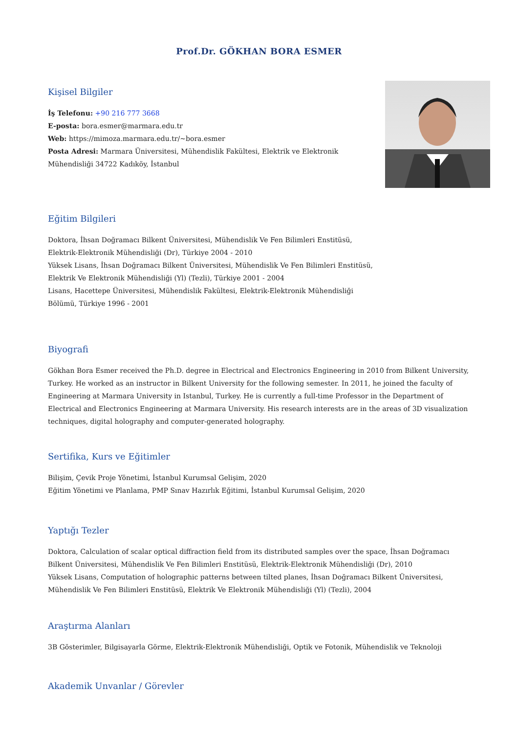Prof.Dr. GÖKHAN BORA ESMER
Kişisel Bilgiler
İş Telefonu: +90 216 777 3668
E-posta: bora.esmer@marmara.edu.tr
Web: https://mimoza.marmara.edu.tr/~bora.esmer
Posta Adresi: Marmara Üniversitesi, Mühendislik Fakültesi, Elektrik ve Elektronik
Mühendisliği 34722 Kadıköy, İstanbul
Eğitim Bilgileri
Doktora, İhsan Doğramacı Bilkent Üniversitesi, Mühendislik Ve Fen Bilimleri Enstitüsü,
Elektrik-Elektronik Mühendisliği (Dr), Türkiye 2004 - 2010
Yüksek Lisans, İhsan Doğramacı Bilkent Üniversitesi, Mühendislik Ve Fen Bilimleri Enstitüsü,
Elektrik Ve Elektronik Mühendisliği (Yl) (Tezli), Türkiye 2001 - 2004
Lisans, Hacettepe Üniversitesi, Mühendislik Fakültesi, Elektrik-Elektronik Mühendisliği
Bölümü, Türkiye 1996 - 2001
Biyografi
Gökhan Bora Esmer received the Ph.D. degree in Electrical and Electronics Engineering in 2010 from Bilkent University, Turkey. He worked as an instructor in Bilkent University for the following semester. In 2011, he joined the faculty of Engineering at Marmara University in Istanbul, Turkey. He is currently a full-time Professor in the Department of Electrical and Electronics Engineering at Marmara University. His research interests are in the areas of 3D visualization techniques, digital holography and computer-generated holography.
Sertifika, Kurs ve Eğitimler
Bilişim, Çevik Proje Yönetimi, İstanbul Kurumsal Gelişim, 2020
Eğitim Yönetimi ve Planlama, PMP Sınav Hazırlık Eğitimi, İstanbul Kurumsal Gelişim, 2020
Yaptığı Tezler
Doktora, Calculation of scalar optical diffraction field from its distributed samples over the space, İhsan Doğramacı Bilkent Üniversitesi, Mühendislik Ve Fen Bilimleri Enstitüsü, Elektrik-Elektronik Mühendisliği (Dr), 2010
Yüksek Lisans, Computation of holographic patterns between tilted planes, İhsan Doğramacı Bilkent Üniversitesi, Mühendislik Ve Fen Bilimleri Enstitüsü, Elektrik Ve Elektronik Mühendisliği (Yl) (Tezli), 2004
Araştırma Alanları
3B Gösterimler, Bilgisayarla Görme, Elektrik-Elektronik Mühendisliği, Optik ve Fotonik, Mühendislik ve Teknoloji
Akademik Unvanlar / Görevler